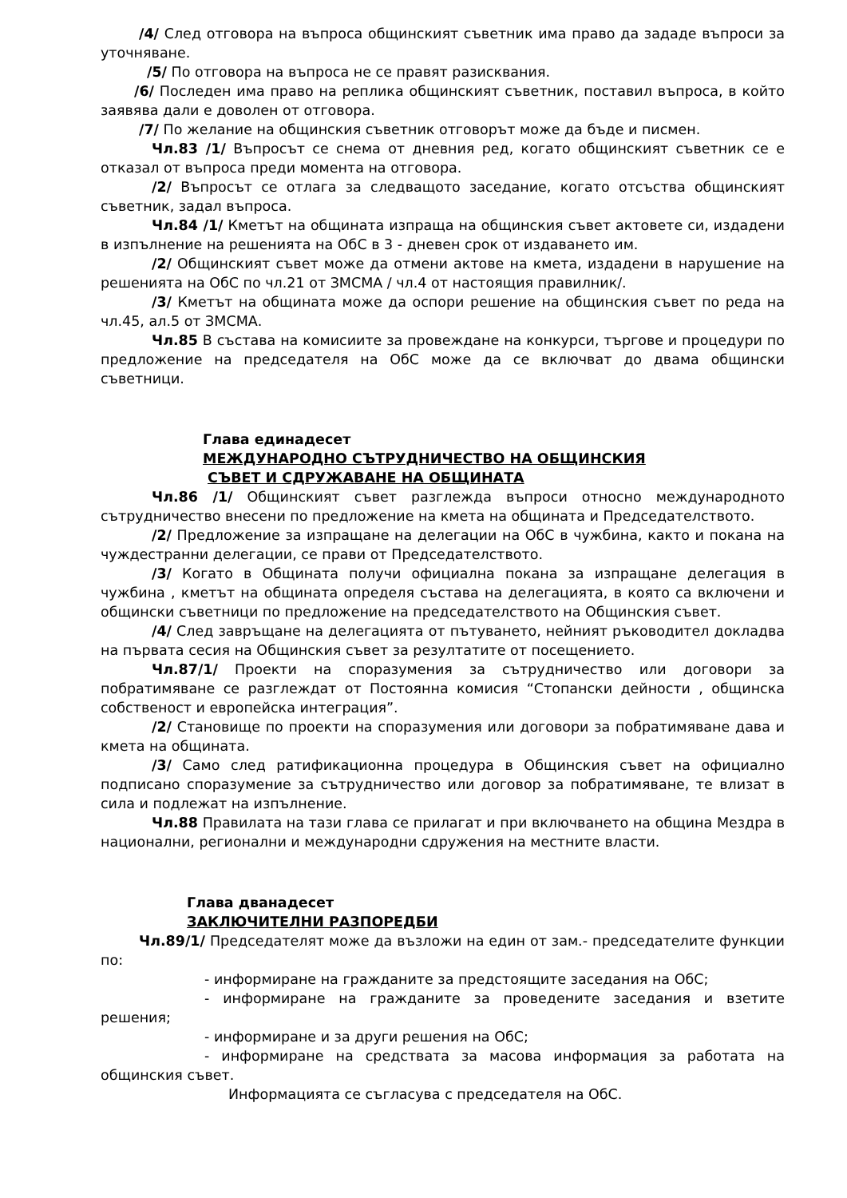/4/ След отговора на въпроса общинският съветник има право да зададе въпроси за уточняване.
/5/ По отговора на въпроса не се правят разисквания.
/6/ Последен има право на реплика общинският съветник, поставил въпроса, в който заявява дали е доволен от отговора.
/7/ По желание на общинския съветник отговорът може да бъде и писмен.
Чл.83 /1/ Въпросът се снема от дневния ред, когато общинският съветник се е отказал от въпроса преди момента на отговора.
/2/ Въпросът се отлага за следващото заседание, когато отсъства общинският съветник, задал въпроса.
Чл.84 /1/ Кметът на общината изпраща на общинския съвет актовете си, издадени в изпълнение на решенията на ОбС в 3 - дневен срок от издаването им.
/2/ Общинският съвет може да отмени актове на кмета, издадени в нарушение на решенията на ОбС по чл.21 от ЗМСМА / чл.4 от настоящия правилник/.
/3/ Кметът на общината може да оспори решение на общинския съвет по реда на чл.45, ал.5 от ЗМСМА.
Чл.85 В състава на комисиите за провеждане на конкурси, търгове и процедури по предложение на председателя на ОбС може да се включват до двама общински съветници.
Глава единадесет
МЕЖДУНАРОДНО СЪТРУДНИЧЕСТВО НА ОБЩИНСКИЯ
СЪВЕТ И СДРУЖАВАНЕ НА ОБЩИНАТА
Чл.86 /1/ Общинският съвет разглежда въпроси относно международното сътрудничество внесени по предложение на кмета на общината и Председателството.
/2/ Предложение за изпращане на делегации на ОбС в чужбина, както и покана на чуждестранни делегации, се прави от Председателството.
/3/ Когато в Общината получи официална покана за изпращане делегация в чужбина , кметът на общината определя състава на делегацията, в която са включени и общински съветници по предложение на председателството на Общинския съвет.
/4/ След завръщане на делегацията от пътуването, нейният ръководител докладва на първата сесия на Общинския съвет за резултатите от посещението.
Чл.87/1/ Проекти на споразумения за сътрудничество или договори за побратимяване се разглеждат от Постоянна комисия “Стопански дейности , общинска собственост и европейска интеграция”.
/2/ Становище по проекти на споразумения или договори за побратимяване дава и кмета на общината.
/3/ Само след ратификационна процедура в Общинския съвет на официално подписано споразумение за сътрудничество или договор за побратимяване, те влизат в сила и подлежат на изпълнение.
Чл.88 Правилата на тази глава се прилагат и при включването на община Мездра в национални, регионални и международни сдружения на местните власти.
Глава дванадесет
ЗАКЛЮЧИТЕЛНИ РАЗПОРЕДБИ
Чл.89/1/ Председателят може да възложи на един от зам.- председателите функции по:
- информиране на гражданите за предстоящите заседания на ОбС;
- информиране на гражданите за проведените заседания и взетите решения;
- информиране и за други решения на ОбС;
- информиране на средствата за масова информация за работата на общинския съвет.
Информацията се съгласува с председателя на ОбС.